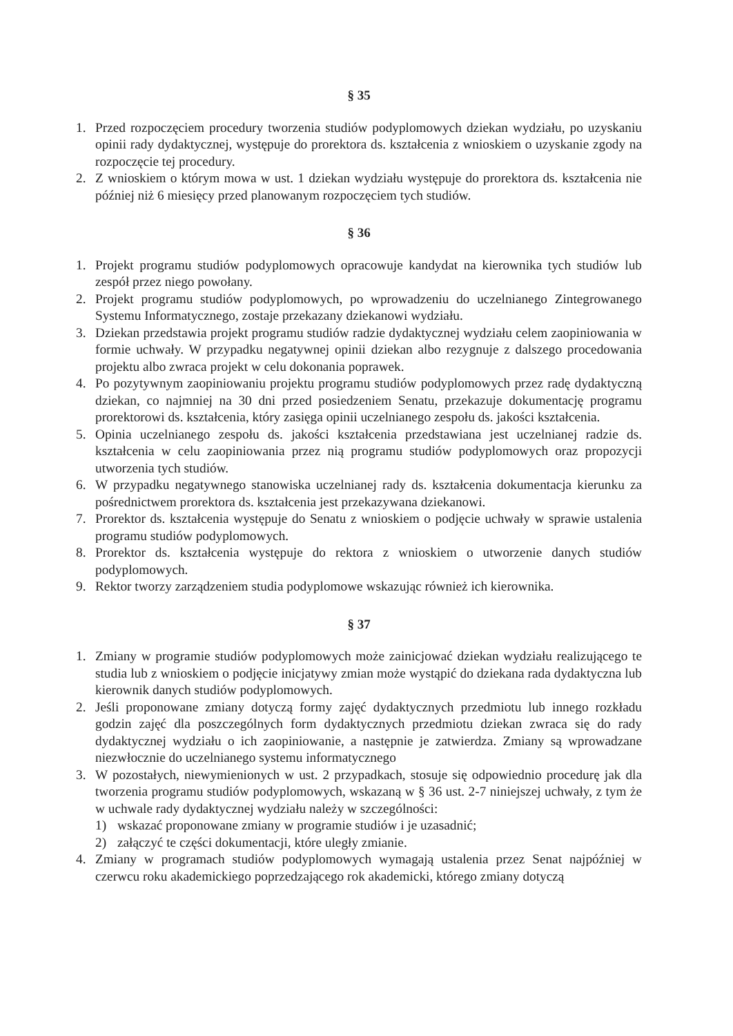§ 35
1. Przed rozpoczęciem procedury tworzenia studiów podyplomowych dziekan wydziału, po uzyskaniu opinii rady dydaktycznej, występuje do prorektora ds. kształcenia z wnioskiem o uzyskanie zgody na rozpoczęcie tej procedury.
2. Z wnioskiem o którym mowa w ust. 1 dziekan wydziału występuje do prorektora ds. kształcenia nie później niż 6 miesięcy przed planowanym rozpoczęciem tych studiów.
§ 36
1. Projekt programu studiów podyplomowych opracowuje kandydat na kierownika tych studiów lub zespół przez niego powołany.
2. Projekt programu studiów podyplomowych, po wprowadzeniu do uczelnianego Zintegrowanego Systemu Informatycznego, zostaje przekazany dziekanowi wydziału.
3. Dziekan przedstawia projekt programu studiów radzie dydaktycznej wydziału celem zaopiniowania w formie uchwały. W przypadku negatywnej opinii dziekan albo rezygnuje z dalszego procedowania projektu albo zwraca projekt w celu dokonania poprawek.
4. Po pozytywnym zaopiniowaniu projektu programu studiów podyplomowych przez radę dydaktyczną dziekan, co najmniej na 30 dni przed posiedzeniem Senatu, przekazuje dokumentację programu prorektorowi ds. kształcenia, który zasięga opinii uczelnianego zespołu ds. jakości kształcenia.
5. Opinia uczelnianego zespołu ds. jakości kształcenia przedstawiana jest uczelnianej radzie ds. kształcenia w celu zaopiniowania przez nią programu studiów podyplomowych oraz propozycji utworzenia tych studiów.
6. W przypadku negatywnego stanowiska uczelnianej rady ds. kształcenia dokumentacja kierunku za pośrednictwem prorektora ds. kształcenia jest przekazywana dziekanowi.
7. Prorektor ds. kształcenia występuje do Senatu z wnioskiem o podjęcie uchwały w sprawie ustalenia programu studiów podyplomowych.
8. Prorektor ds. kształcenia występuje do rektora z wnioskiem o utworzenie danych studiów podyplomowych.
9. Rektor tworzy zarządzeniem studia podyplomowe wskazując również ich kierownika.
§ 37
1. Zmiany w programie studiów podyplomowych może zainicjować dziekan wydziału realizującego te studia lub z wnioskiem o podjęcie inicjatywy zmian może wystąpić do dziekana rada dydaktyczna lub kierownik danych studiów podyplomowych.
2. Jeśli proponowane zmiany dotyczą formy zajęć dydaktycznych przedmiotu lub innego rozkładu godzin zajęć dla poszczególnych form dydaktycznych przedmiotu dziekan zwraca się do rady dydaktycznej wydziału o ich zaopiniowanie, a następnie je zatwierdza. Zmiany są wprowadzane niezwłocznie do uczelnianego systemu informatycznego
3. W pozostałych, niewymienionych w ust. 2 przypadkach, stosuje się odpowiednio procedurę jak dla tworzenia programu studiów podyplomowych, wskazaną w § 36 ust. 2-7 niniejszej uchwały, z tym że w uchwale rady dydaktycznej wydziału należy w szczególności:
1) wskazać proponowane zmiany w programie studiów i je uzasadnić;
2) załączyć te części dokumentacji, które uległy zmianie.
4. Zmiany w programach studiów podyplomowych wymagają ustalenia przez Senat najpóźniej w czerwcu roku akademickiego poprzedzającego rok akademicki, którego zmiany dotyczą